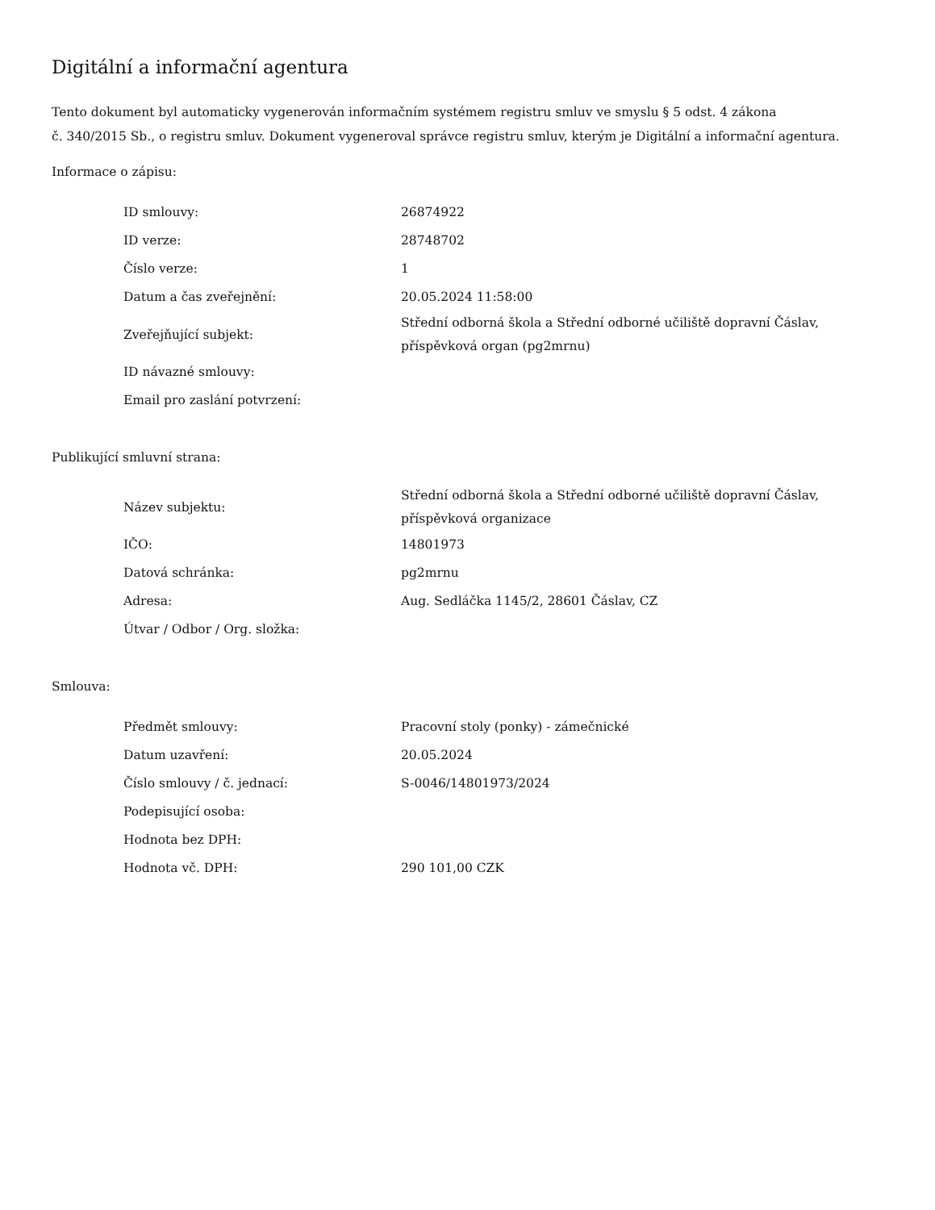Digitální a informační agentura
Tento dokument byl automaticky vygenerován informačním systémem registru smluv ve smyslu § 5 odst. 4 zákona
č. 340/2015 Sb., o registru smluv. Dokument vygeneroval správce registru smluv, kterým je Digitální a informační agentura.
Informace o zápisu:
| ID smlouvy: | 26874922 |
| ID verze: | 28748702 |
| Číslo verze: | 1 |
| Datum a čas zveřejnění: | 20.05.2024 11:58:00 |
| Zveřejňující subjekt: | Střední odborná škola a Střední odborné učiliště dopravní Čáslav, příspěvková organ (pg2mrnu) |
| ID návazné smlouvy: | |
| Email pro zaslání potvrzení: | |
Publikující smluvní strana:
| Název subjektu: | Střední odborná škola a Střední odborné učiliště dopravní Čáslav, příspěvková organizace |
| IČO: | 14801973 |
| Datová schránka: | pg2mrnu |
| Adresa: | Aug. Sedláčka 1145/2, 28601 Čáslav, CZ |
| Útvar / Odbor / Org. složka: | |
Smlouva:
| Předmět smlouvy: | Pracovní stoly (ponky) - zámečnické |
| Datum uzavření: | 20.05.2024 |
| Číslo smlouvy / č. jednací: | S-0046/14801973/2024 |
| Podepisující osoba: | |
| Hodnota bez DPH: | |
| Hodnota vč. DPH: | 290 101,00 CZK |